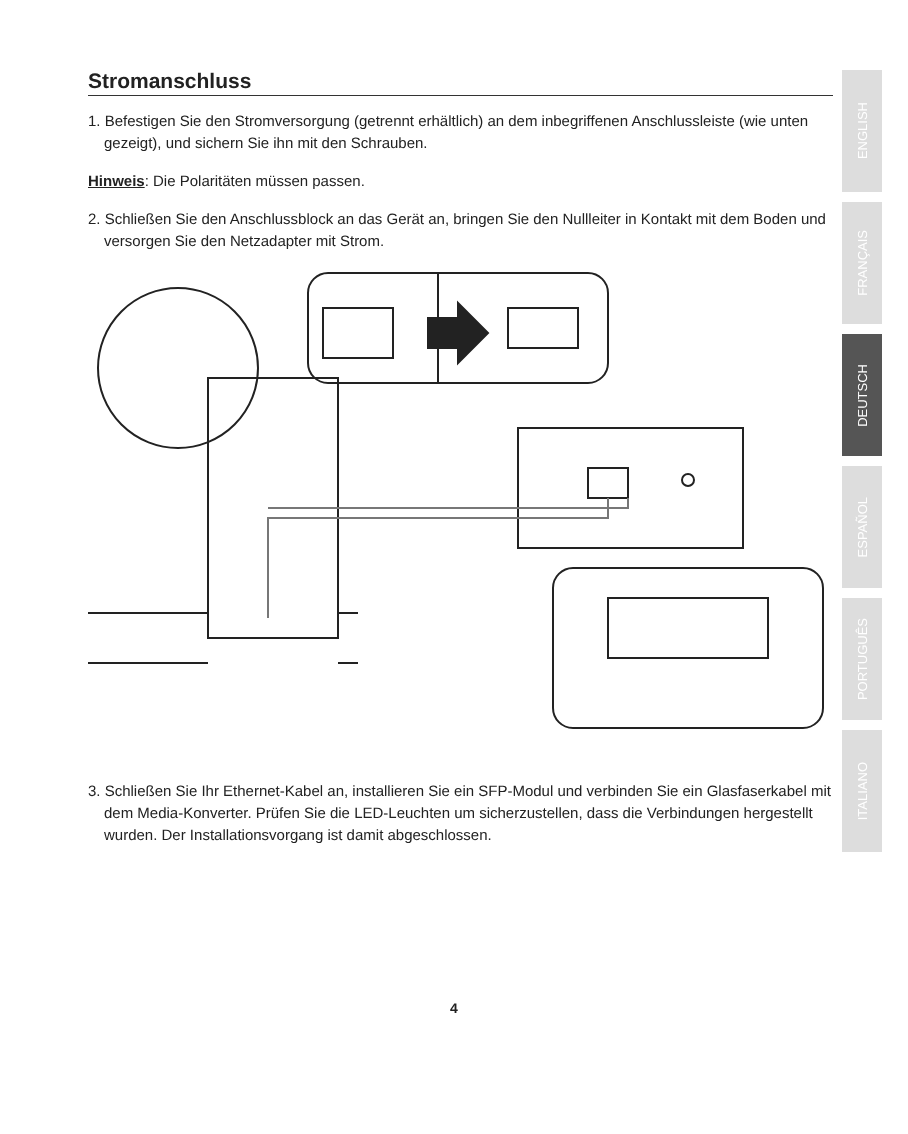Stromanschluss
1. Befestigen Sie den Stromversorgung (getrennt erhältlich) an dem inbegriffenen Anschlussleiste (wie unten gezeigt), und sichern Sie ihn mit den Schrauben.
Hinweis: Die Polaritäten müssen passen.
2. Schließen Sie den Anschlussblock an das Gerät an, bringen Sie den Nullleiter in Kontakt mit dem Boden und versorgen Sie den Netzadapter mit Strom.
3. Schließen Sie Ihr Ethernet-Kabel an, installieren Sie ein SFP-Modul und verbinden Sie ein Glasfaserkabel mit dem Media-Konverter. Prüfen Sie die LED-Leuchten um sicherzustellen, dass die Verbindungen hergestellt wurden. Der Installationsvorgang ist damit abgeschlossen.
ENGLISH
FRANÇAIS
DEUTSCH
ESPAÑOL
PORTUGUÊS
ITALIANO
4